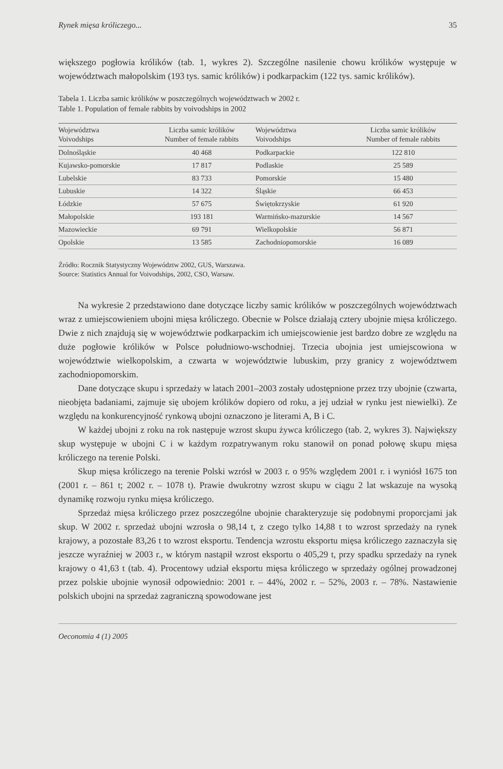Rynek mięsa króliczego... 35
większego pogłowia królików (tab. 1, wykres 2). Szczególne nasilenie chowu królików występuje w województwach małopolskim (193 tys. samic królików) i podkarpackim (122 tys. samic królików).
Tabela 1. Liczba samic królików w poszczególnych województwach w 2002 r.
Table 1. Population of female rabbits by voivodships in 2002
| Województwa Voivodships | Liczba samic królików Number of female rabbits | Województwa Voivodships | Liczba samic królików Number of female rabbits |
| --- | --- | --- | --- |
| Dolnośląskie | 40 468 | Podkarpackie | 122 810 |
| Kujawsko-pomorskie | 17 817 | Podlaskie | 25 589 |
| Lubelskie | 83 733 | Pomorskie | 15 480 |
| Lubuskie | 14 322 | Śląskie | 66 453 |
| Łódzkie | 57 675 | Świętokrzyskie | 61 920 |
| Małopolskie | 193 181 | Warmińsko-mazurskie | 14 567 |
| Mazowieckie | 69 791 | Wielkopolskie | 56 871 |
| Opolskie | 13 585 | Zachodniopomorskie | 16 089 |
Źródło: Rocznik Statystyczny Województw 2002, GUS, Warszawa.
Source: Statistics Annual for Voivodships, 2002, CSO, Warsaw.
Na wykresie 2 przedstawiono dane dotyczące liczby samic królików w poszczególnych województwach wraz z umiejscowieniem ubojni mięsa króliczego. Obecnie w Polsce działają cztery ubojnie mięsa króliczego. Dwie z nich znajdują się w województwie podkarpackim ich umiejscowienie jest bardzo dobre ze względu na duże pogłowie królików w Polsce południowo-wschodniej. Trzecia ubojnia jest umiejscowiona w województwie wielkopolskim, a czwarta w województwie lubuskim, przy granicy z województwem zachodniopomorskim.
Dane dotyczące skupu i sprzedaży w latach 2001–2003 zostały udostępnione przez trzy ubojnie (czwarta, nieobjęta badaniami, zajmuje się ubojem królików dopiero od roku, a jej udział w rynku jest niewielki). Ze względu na konkurencyjność rynkową ubojni oznaczono je literami A, B i C.
W każdej ubojni z roku na rok następuje wzrost skupu żywca króliczego (tab. 2, wykres 3). Największy skup występuje w ubojni C i w każdym rozpatrywanym roku stanowił on ponad połowę skupu mięsa króliczego na terenie Polski.
Skup mięsa króliczego na terenie Polski wzrósł w 2003 r. o 95% względem 2001 r. i wyniósł 1675 ton (2001 r. – 861 t; 2002 r. – 1078 t). Prawie dwukrotny wzrost skupu w ciągu 2 lat wskazuje na wysoką dynamikę rozwoju rynku mięsa króliczego.
Sprzedaż mięsa króliczego przez poszczególne ubojnie charakteryzuje się podobnymi proporcjami jak skup. W 2002 r. sprzedaż ubojni wzrosła o 98,14 t, z czego tylko 14,88 t to wzrost sprzedaży na rynek krajowy, a pozostałe 83,26 t to wzrost eksportu. Tendencja wzrostu eksportu mięsa króliczego zaznaczyła się jeszcze wyraźniej w 2003 r., w którym nastąpił wzrost eksportu o 405,29 t, przy spadku sprzedaży na rynek krajowy o 41,63 t (tab. 4). Procentowy udział eksportu mięsa króliczego w sprzedaży ogólnej prowadzonej przez polskie ubojnie wynosił odpowiednio: 2001 r. – 44%, 2002 r. – 52%, 2003 r. – 78%. Nastawienie polskich ubojni na sprzedaż zagraniczną spowodowane jest
Oeconomia 4 (1) 2005